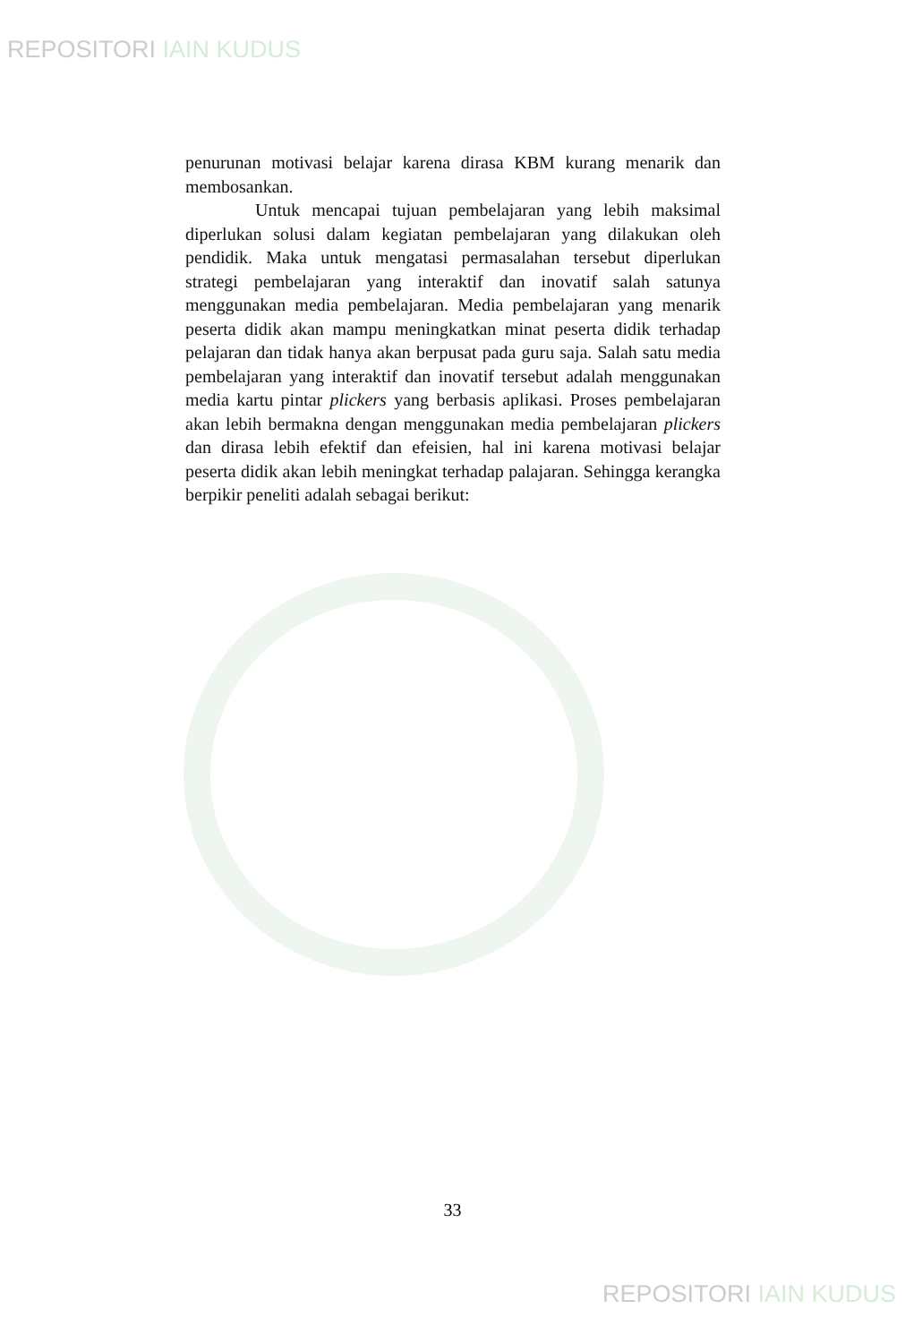REPOSITORI IAIN KUDUS
penurunan motivasi belajar karena dirasa KBM kurang menarik dan membosankan.
Untuk mencapai tujuan pembelajaran yang lebih maksimal diperlukan solusi dalam kegiatan pembelajaran yang dilakukan oleh pendidik. Maka untuk mengatasi permasalahan tersebut diperlukan strategi pembelajaran yang interaktif dan inovatif salah satunya menggunakan media pembelajaran. Media pembelajaran yang menarik peserta didik akan mampu meningkatkan minat peserta didik terhadap pelajaran dan tidak hanya akan berpusat pada guru saja. Salah satu media pembelajaran yang interaktif dan inovatif tersebut adalah menggunakan media kartu pintar plickers yang berbasis aplikasi. Proses pembelajaran akan lebih bermakna dengan menggunakan media pembelajaran plickers dan dirasa lebih efektif dan efeisien, hal ini karena motivasi belajar peserta didik akan lebih meningkat terhadap palajaran. Sehingga kerangka berpikir peneliti adalah sebagai berikut:
33
REPOSITORI IAIN KUDUS